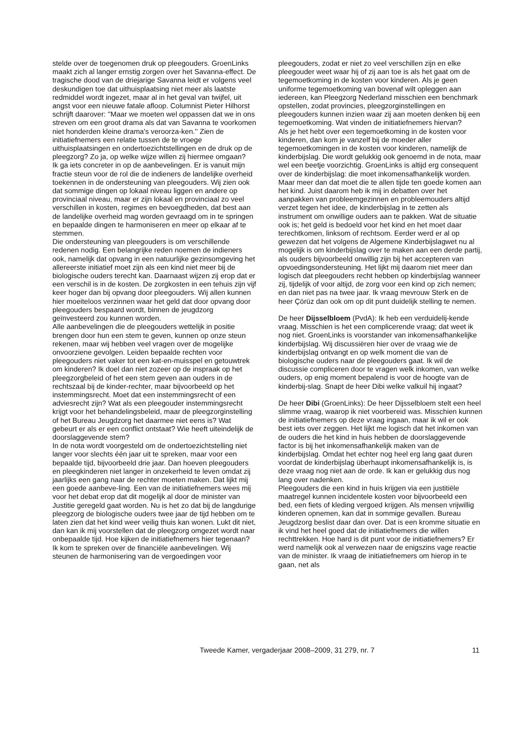stelde over de toegenomen druk op pleegouders. GroenLinks maakt zich al langer ernstig zorgen over het Savanna-effect. De tragische dood van de driejarige Savanna leidt er volgens veel deskundigen toe dat uithuisplaatsing niet meer als laatste redmiddel wordt ingezet, maar al in het geval van twijfel, uit angst voor een nieuwe fatale afloop. Columnist Pieter Hilhorst schrijft daarover: ''Maar we moeten wel oppassen dat we in ons streven om een groot drama als dat van Savanna te voorkomen niet honderden kleine drama's veroorza-ken.'' Zien de initiatiefnemers een relatie tussen de te vroege uithuisplaatsingen en ondertoezichtstellingen en de druk op de pleegzorg? Zo ja, op welke wijze willen zij hiermee omgaan?
Ik ga iets concreter in op de aanbevelingen. Er is vanuit mijn fractie steun voor de rol die de indieners de landelijke overheid toekennen in de ondersteuning van pleegouders. Wij zien ook dat sommige dingen op lokaal niveau liggen en andere op provinciaal niveau, maar er zijn lokaal en provinciaal zo veel verschillen in kosten, regimes en bevoegdheden, dat best aan de landelijke overheid mag worden gevraagd om in te springen en bepaalde dingen te harmoniseren en meer op elkaar af te stemmen.
Die ondersteuning van pleegouders is om verschillende redenen nodig. Een belangrijke reden noemen de indieners ook, namelijk dat opvang in een natuurlijke gezinsomgeving het allereerste initiatief moet zijn als een kind niet meer bij de biologische ouders terecht kan. Daarnaast wijzen zij erop dat er een verschil is in de kosten. De zorgkosten in een tehuis zijn vijf keer hoger dan bij opvang door pleegouders. Wij allen kunnen hier moeiteloos verzinnen waar het geld dat door opvang door pleegouders bespaard wordt, binnen de jeugdzorg geïnvesteerd zou kunnen worden.
Alle aanbevelingen die de pleegouders wettelijk in positie brengen door hun een stem te geven, kunnen op onze steun rekenen, maar wij hebben veel vragen over de mogelijke onvoorziene gevolgen. Leiden bepaalde rechten voor pleegouders niet vaker tot een kat-en-muisspel en getouwtrek om kinderen? Ik doel dan niet zozeer op de inspraak op het pleegzorgbeleid of het een stem geven aan ouders in de rechtszaal bij de kinder-rechter, maar bijvoorbeeld op het instemmingsrecht. Moet dat een instemmingsrecht of een adviesrecht zijn? Wat als een pleegouder instemmingsrecht krijgt voor het behandelingsbeleid, maar de pleegzorginstelling of het Bureau Jeugdzorg het daarmee niet eens is? Wat gebeurt er als er een conflict ontstaat? Wie heeft uiteindelijk de doorslaggevende stem?
In de nota wordt voorgesteld om de ondertoezichtstelling niet langer voor slechts één jaar uit te spreken, maar voor een bepaalde tijd, bijvoorbeeld drie jaar. Dan hoeven pleegouders en pleegkinderen niet langer in onzekerheid te leven omdat zij jaarlijks een gang naar de rechter moeten maken. Dat lijkt mij een goede aanbeve-ling. Een van de initiatiefnemers wees mij voor het debat erop dat dit mogelijk al door de minister van Justitie geregeld gaat worden. Nu is het zo dat bij de langdurige pleegzorg de biologische ouders twee jaar de tijd hebben om te laten zien dat het kind weer veilig thuis kan wonen. Lukt dit niet, dan kan ik mij voorstellen dat de pleegzorg omgezet wordt naar onbepaalde tijd. Hoe kijken de initiatiefnemers hier tegenaan?
Ik kom te spreken over de financiële aanbevelingen. Wij steunen de harmonisering van de vergoedingen voor
pleegouders, zodat er niet zo veel verschillen zijn en elke pleegouder weet waar hij of zij aan toe is als het gaat om de tegemoetkoming in de kosten voor kinderen. Als je geen uniforme tegemoetkoming van bovenaf wilt opleggen aan iedereen, kan Pleegzorg Nederland misschien een benchmark opstellen, zodat provincies, pleegzorginstellingen en pleegouders kunnen inzien waar zij aan moeten denken bij een tegemoetkoming. Wat vinden de initiatiefnemers hiervan?
Als je het hebt over een tegemoetkoming in de kosten voor kinderen, dan kom je vanzelf bij de moeder aller tegemoetkomingen in de kosten voor kinderen, namelijk de kinderbijslag. Die wordt gelukkig ook genoemd in de nota, maar wel een beetje voorzichtig. GroenLinks is altijd erg consequent over de kinderbijslag: die moet inkomensafhankelijk worden. Maar meer dan dat moet die te allen tijde ten goede komen aan het kind. Juist daarom heb ik mij in debatten over het aanpakken van probleemgezinnen en probleemouders altijd verzet tegen het idee, de kinderbijslag in te zetten als instrument om onwillige ouders aan te pakken. Wat de situatie ook is; het geld is bedoeld voor het kind en het moet daar terechtkomen, linksom of rechtsom. Eerder werd er al op gewezen dat het volgens de Algemene Kinderbijslagwet nu al mogelijk is om kinderbijslag over te maken aan een derde partij, als ouders bijvoorbeeld onwillig zijn bij het accepteren van opvoedingsondersteuning. Het lijkt mij daarom niet meer dan logisch dat pleegouders recht hebben op kinderbijslag wanneer zij, tijdelijk of voor altijd, de zorg voor een kind op zich nemen; en dan niet pas na twee jaar. Ik vraag mevrouw Sterk en de heer Çörüz dan ook om op dit punt duidelijk stelling te nemen.
De heer Dijsselbloem (PvdA): Ik heb een verduidelij-kende vraag. Misschien is het een complicerende vraag; dat weet ik nog niet. GroenLinks is voorstander van inkomensafhankelijke kinderbijslag. Wij discussiëren hier over de vraag wie de kinderbijslag ontvangt en op welk moment die van de biologische ouders naar de pleegouders gaat. Ik wil de discussie compliceren door te vragen welk inkomen, van welke ouders, op enig moment bepalend is voor de hoogte van de kinderbij-slag. Snapt de heer Dibi welke valkuil hij ingaat?
De heer Dibi (GroenLinks): De heer Dijsselbloem stelt een heel slimme vraag, waarop ik niet voorbereid was. Misschien kunnen de initiatiefnemers op deze vraag ingaan, maar ik wil er ook best iets over zeggen. Het lijkt me logisch dat het inkomen van de ouders die het kind in huis hebben de doorslaggevende factor is bij het inkomensafhankelijk maken van de kinderbijslag. Omdat het echter nog heel erg lang gaat duren voordat de kinderbijslag überhaupt inkomensafhankelijk is, is deze vraag nog niet aan de orde. Ik kan er gelukkig dus nog lang over nadenken.
Pleegouders die een kind in huis krijgen via een justitiële maatregel kunnen incidentele kosten voor bijvoorbeeld een bed, een fiets of kleding vergoed krijgen. Als mensen vrijwillig kinderen opnemen, kan dat in sommige gevallen. Bureau Jeugdzorg beslist daar dan over. Dat is een kromme situatie en ik vind het heel goed dat de initiatiefnemers die willen rechttrekken. Hoe hard is dit punt voor de initiatiefnemers? Er werd namelijk ook al verwezen naar de enigszins vage reactie van de minister. Ik vraag de initiatiefnemers om hierop in te gaan, net als
Tweede Kamer, vergaderjaar 2008–2009, 31 279, nr. 7 11